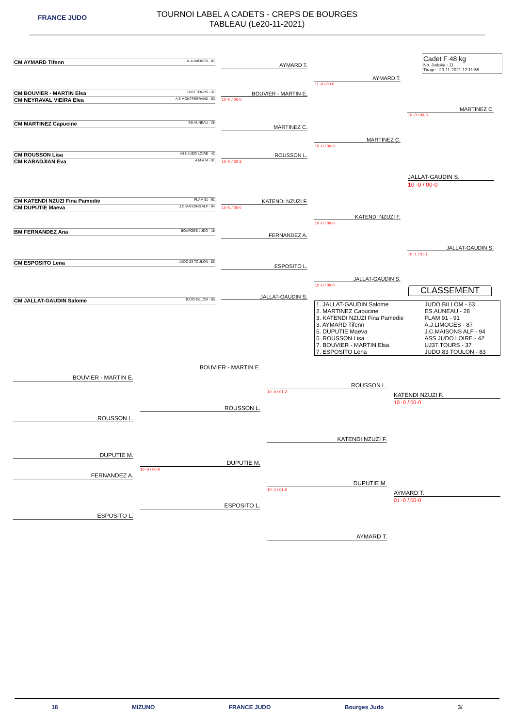FRANCE JUDO
TOURNOI LABEL A CADETS - CREPS DE BOURGES
TABLEAU (Le20-11-2021)
Cadet F 48 kg
Nb. Judoka : 11
Tirage : 20-11-2021 12:11:55
CM AYMARD Tifenn A.J.LIMOGES - 87
CM BOUVIER - MARTIN Elsa UJ37.TOURS - 37
CM NEYRAVAL VIEIRA Elea A S MONTFERRAND - 63
CM MARTINEZ Capucine ES.AUNEAU - 28
CM ROUSSON Lisa ASS JUDO LOIRE - 42
CM KARADJIAN Eva A.M.A.M - 91
CM KATENDI NZUZI Fina Pamedie FLAM 91 - 91
CM DUPUTIE Maeva J.C.MAISONS ALF - 94
BM FERNANDEZ Ana BOURGES JUDO - 18
CM ESPOSITO Lena JUDO 83 TOULON - 83
CM JALLAT-GAUDIN Salome JUDO BILLOM - 63
AYMARD T.
BOUVIER - MARTIN E.
10 -0 / 00-0
MARTINEZ C.
ROUSSON L.
10 -0 / 00-3
KATENDI NZUZI F.
10 -0 / 00-0
FERNANDEZ A.
ESPOSITO L.
JALLAT-GAUDIN S.
AYMARD T.
11 -0 / 00-0
MARTINEZ C.
10 -0 / 00-0
KATENDI NZUZI F.
10 -0 / 00-0
JALLAT-GAUDIN S.
10 -0 / 00-0
MARTINEZ C.
10 -0 / 00-0
JALLAT-GAUDIN S.
10 -1 / 01-1
JALLAT-GAUDIN S.
10 -0 / 00-0
CLASSEMENT
| 1. JALLAT-GAUDIN Salome | JUDO BILLOM - 63 |
| 2. MARTINEZ Capucine | ES.AUNEAU - 28 |
| 3. KATENDI NZUZI Fina Pamedie | FLAM 91 - 91 |
| 3. AYMARD Tifenn | A.J.LIMOGES - 87 |
| 5. DUPUTIE Maeva | J.C.MAISONS ALF - 94 |
| 5. ROUSSON Lisa | ASS JUDO LOIRE - 42 |
| 7. BOUVIER - MARTIN Elsa | UJ37.TOURS - 37 |
| 7. ESPOSITO Lena | JUDO 83 TOULON - 83 |
BOUVIER - MARTIN E.
ROUSSON L.
DUPUTIE M.
FERNANDEZ A.
ESPOSITO L.
BOUVIER - MARTIN E.
ROUSSON L.
DUPUTIE M.
10 -0 / 00-0
ESPOSITO L.
ROUSSON L.
10 -0 / 01-2
KATENDI NZUZI F.
DUPUTIE M.
10 -1 / 01-0
AYMARD T.
KATENDI NZUZI F.
10 -0 / 00-0
AYMARD T.
01 -0 / 00-0
18 MIZUNO FRANCE JUDO Bourges Judo 3/